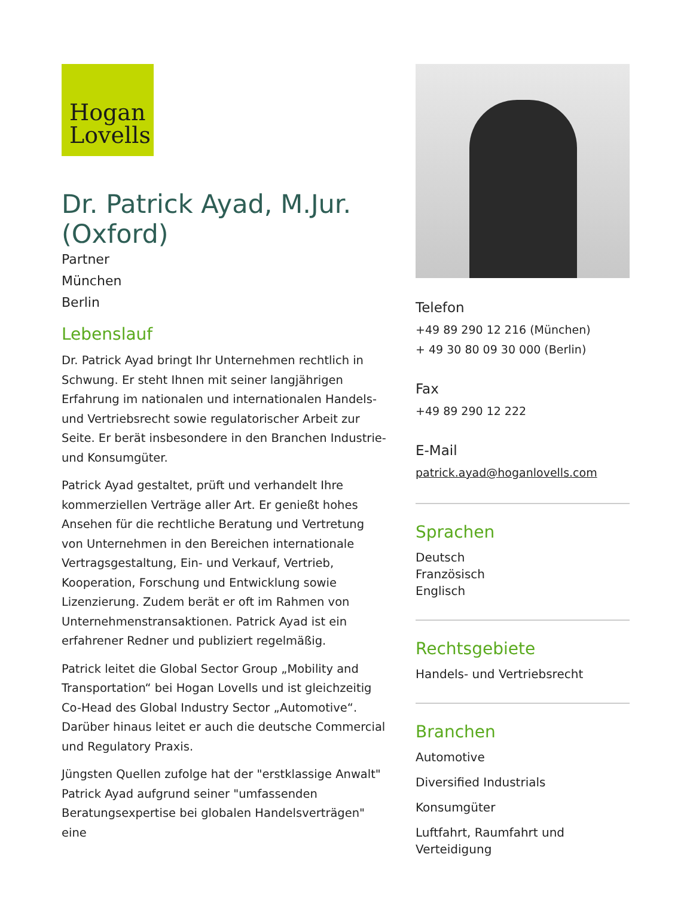Hogan
Lovells
Dr. Patrick Ayad, M.Jur. (Oxford)
Partner
München
Berlin
Lebenslauf
Dr. Patrick Ayad bringt Ihr Unternehmen rechtlich in Schwung. Er steht Ihnen mit seiner langjährigen Erfahrung im nationalen und internationalen Handels- und Vertriebsrecht sowie regulatorischer Arbeit zur Seite. Er berät insbesondere in den Branchen Industrie- und Konsumgüter.
Patrick Ayad gestaltet, prüft und verhandelt Ihre kommerziellen Verträge aller Art. Er genießt hohes Ansehen für die rechtliche Beratung und Vertretung von Unternehmen in den Bereichen internationale Vertragsgestaltung, Ein- und Verkauf, Vertrieb, Kooperation, Forschung und Entwicklung sowie Lizenzierung. Zudem berät er oft im Rahmen von Unternehmenstransaktionen. Patrick Ayad ist ein erfahrener Redner und publiziert regelmäßig.
Patrick leitet die Global Sector Group „Mobility and Transportation“ bei Hogan Lovells und ist gleichzeitig Co-Head des Global Industry Sector „Automotive“. Darüber hinaus leitet er auch die deutsche Commercial und Regulatory Praxis.
Jüngsten Quellen zufolge hat der "erstklassige Anwalt" Patrick Ayad aufgrund seiner "umfassenden Beratungsexpertise bei globalen Handelsverträgen" eine
Telefon
+49 89 290 12 216 (München)
+ 49 30 80 09 30 000 (Berlin)
Fax
+49 89 290 12 222
E-Mail
patrick.ayad@hoganlovells.com
Sprachen
Deutsch
Französisch
Englisch
Rechtsgebiete
Handels- und Vertriebsrecht
Branchen
Automotive
Diversified Industrials
Konsumgüter
Luftfahrt, Raumfahrt und Verteidigung